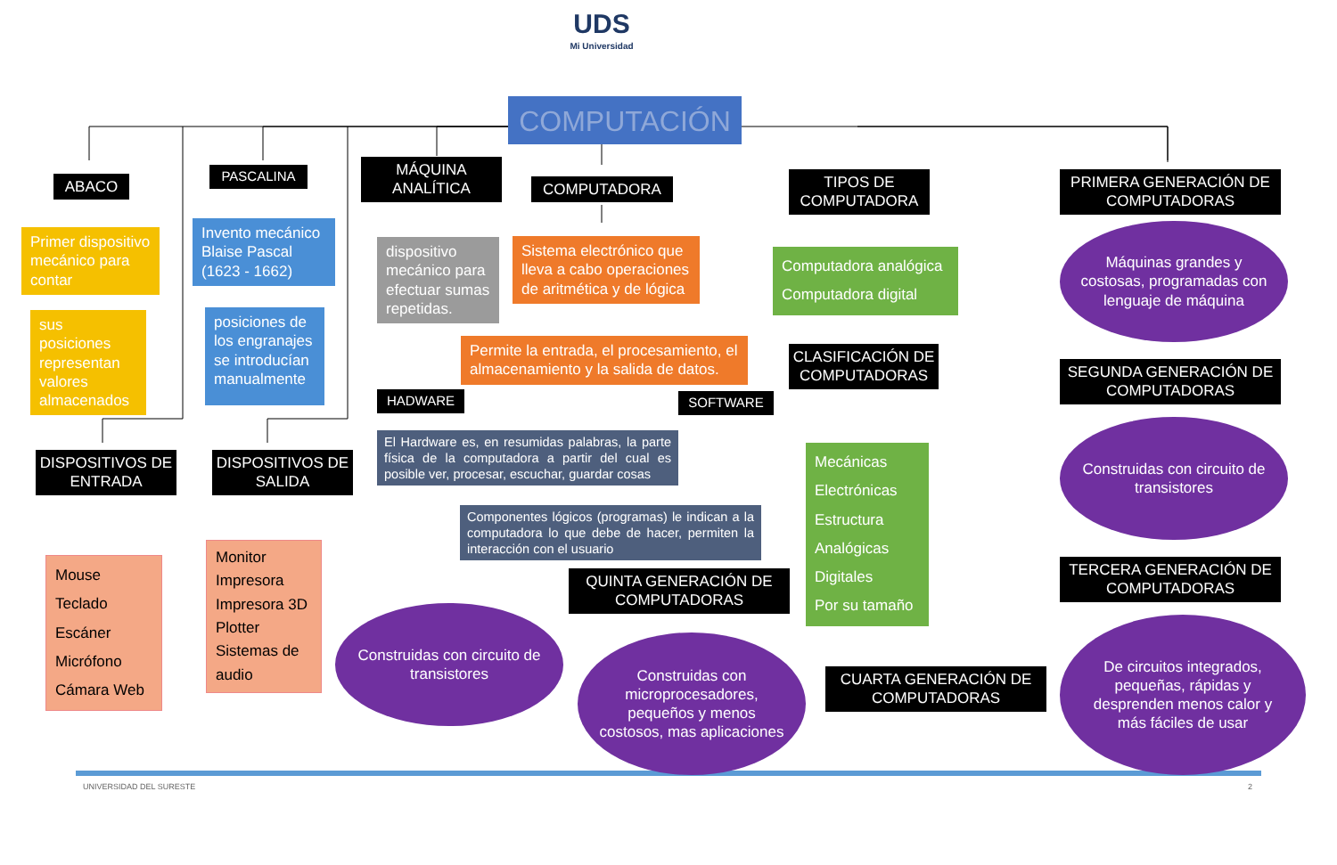UDS
Mi Universidad
COMPUTACIÓN
ABACO
Primer dispositivo mecánico para contar
sus posiciones representan valores almacenados
PASCALINA
Invento mecánico Blaise Pascal (1623 - 1662)
posiciones de los engranajes se introducían manualmente
MÁQUINA ANALÍTICA
dispositivo mecánico para efectuar sumas repetidas.
COMPUTADORA
Sistema electrónico que lleva a cabo operaciones de aritmética y de lógica
Permite la entrada, el procesamiento, el almacenamiento y la salida de datos.
HADWARE SOFTWARE
El Hardware es, en resumidas palabras, la parte física de la computadora a partir del cual es posible ver, procesar, escuchar, guardar cosas
Componentes lógicos (programas) le indican a la computadora lo que debe de hacer, permiten la interacción con el usuario
TIPOS DE COMPUTADORA
Computadora analógica
Computadora digital
CLASIFICACIÓN DE COMPUTADORAS
Mecánicas
Electrónicas
Estructura
Analógicas
Digitales
Por su tamaño
DISPOSITIVOS DE ENTRADA
Mouse
Teclado
Escáner
Micrófono
Cámara Web
DISPOSITIVOS DE SALIDA
Monitor
Impresora
Impresora 3D
Plotter
Sistemas de audio
PRIMERA GENERACIÓN DE COMPUTADORAS
Máquinas grandes y costosas, programadas con lenguaje de máquina
SEGUNDA GENERACIÓN DE COMPUTADORAS
Construidas con circuito de transistores
TERCERA GENERACIÓN DE COMPUTADORAS
De circuitos integrados, pequeñas, rápidas y desprenden menos calor y más fáciles de usar
CUARTA GENERACIÓN DE COMPUTADORAS
Construidas con microprocesadores, pequeños y menos costosos, mas aplicaciones
QUINTA GENERACIÓN DE COMPUTADORAS
Construidas con circuito de transistores
UNIVERSIDAD DEL SURESTE 2